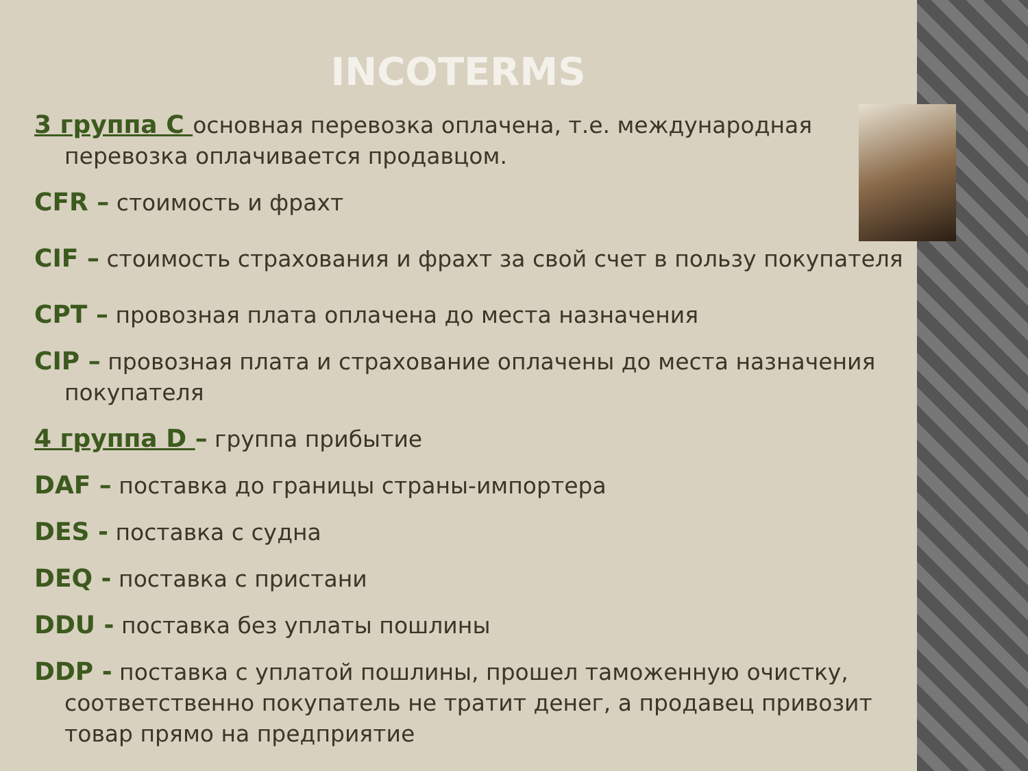INCOTERMS
3 группа С основная перевозка оплачена, т.е. международная перевозка оплачивается продавцом.
CFR – стоимость и фрахт
CIF – стоимость страхования и фрахт за свой счет в пользу покупателя
CPT – провозная плата оплачена до места назначения
CIP – провозная плата и страхование оплачены до места назначения покупателя
4 группа D – группа прибытие
DAF – поставка до границы страны-импортера
DES - поставка с судна
DEQ - поставка с пристани
DDU - поставка без уплаты пошлины
DDP - поставка с уплатой пошлины, прошел таможенную очистку, соответственно покупатель не тратит денег, а продавец привозит товар прямо на предприятие